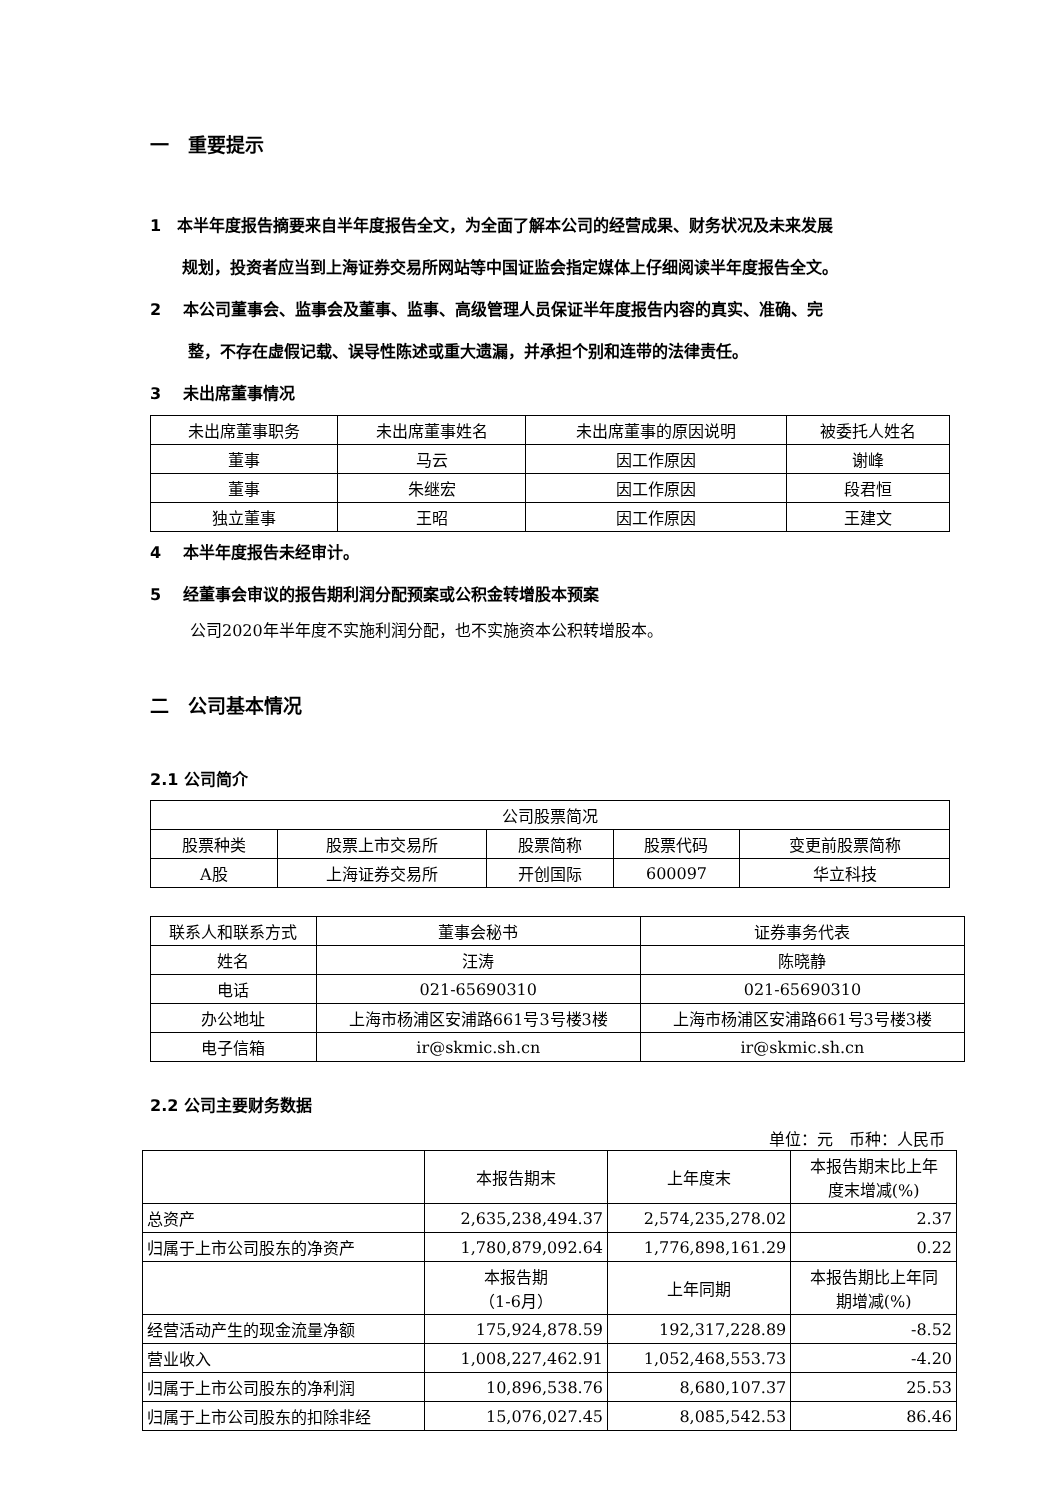一　重要提示
1　本半年度报告摘要来自半年度报告全文，为全面了解本公司的经营成果、财务状况及未来发展
　　规划，投资者应当到上海证券交易所网站等中国证监会指定媒体上仔细阅读半年度报告全文。
2　 本公司董事会、监事会及董事、监事、高级管理人员保证半年度报告内容的真实、准确、完
　　 整，不存在虚假记载、误导性陈述或重大遗漏，并承担个别和连带的法律责任。
3　 未出席董事情况
| 未出席董事职务 | 未出席董事姓名 | 未出席董事的原因说明 | 被委托人姓名 |
| --- | --- | --- | --- |
| 董事 | 马云 | 因工作原因 | 谢峰 |
| 董事 | 朱继宏 | 因工作原因 | 段君恒 |
| 独立董事 | 王昭 | 因工作原因 | 王建文 |
4　 本半年度报告未经审计。
5　 经董事会审议的报告期利润分配预案或公积金转增股本预案
公司2020年半年度不实施利润分配，也不实施资本公积转增股本。
二　公司基本情况
2.1 公司简介
| 公司股票简况 | | | | |
| 股票种类 | 股票上市交易所 | 股票简称 | 股票代码 | 变更前股票简称 |
| A股 | 上海证券交易所 | 开创国际 | 600097 | 华立科技 |
| 联系人和联系方式 | 董事会秘书 | 证券事务代表 |
| 姓名 | 汪涛 | 陈晓静 |
| 电话 | 021-65690310 | 021-65690310 |
| 办公地址 | 上海市杨浦区安浦路661号3号楼3楼 | 上海市杨浦区安浦路661号3号楼3楼 |
| 电子信箱 | ir@skmic.sh.cn | ir@skmic.sh.cn |
2.2 公司主要财务数据
单位：元　币种：人民币
| | 本报告期末 | 上年度末 | 本报告期末比上年 度末增减(%) |
| 总资产 | 2,635,238,494.37 | 2,574,235,278.02 | 2.37 |
| 归属于上市公司股东的净资产 | 1,780,879,092.64 | 1,776,898,161.29 | 0.22 |
| | 本报告期 （1-6月） | 上年同期 | 本报告期比上年同 期增减(%) |
| 经营活动产生的现金流量净额 | 175,924,878.59 | 192,317,228.89 | -8.52 |
| 营业收入 | 1,008,227,462.91 | 1,052,468,553.73 | -4.20 |
| 归属于上市公司股东的净利润 | 10,896,538.76 | 8,680,107.37 | 25.53 |
| 归属于上市公司股东的扣除非经 | 15,076,027.45 | 8,085,542.53 | 86.46 |